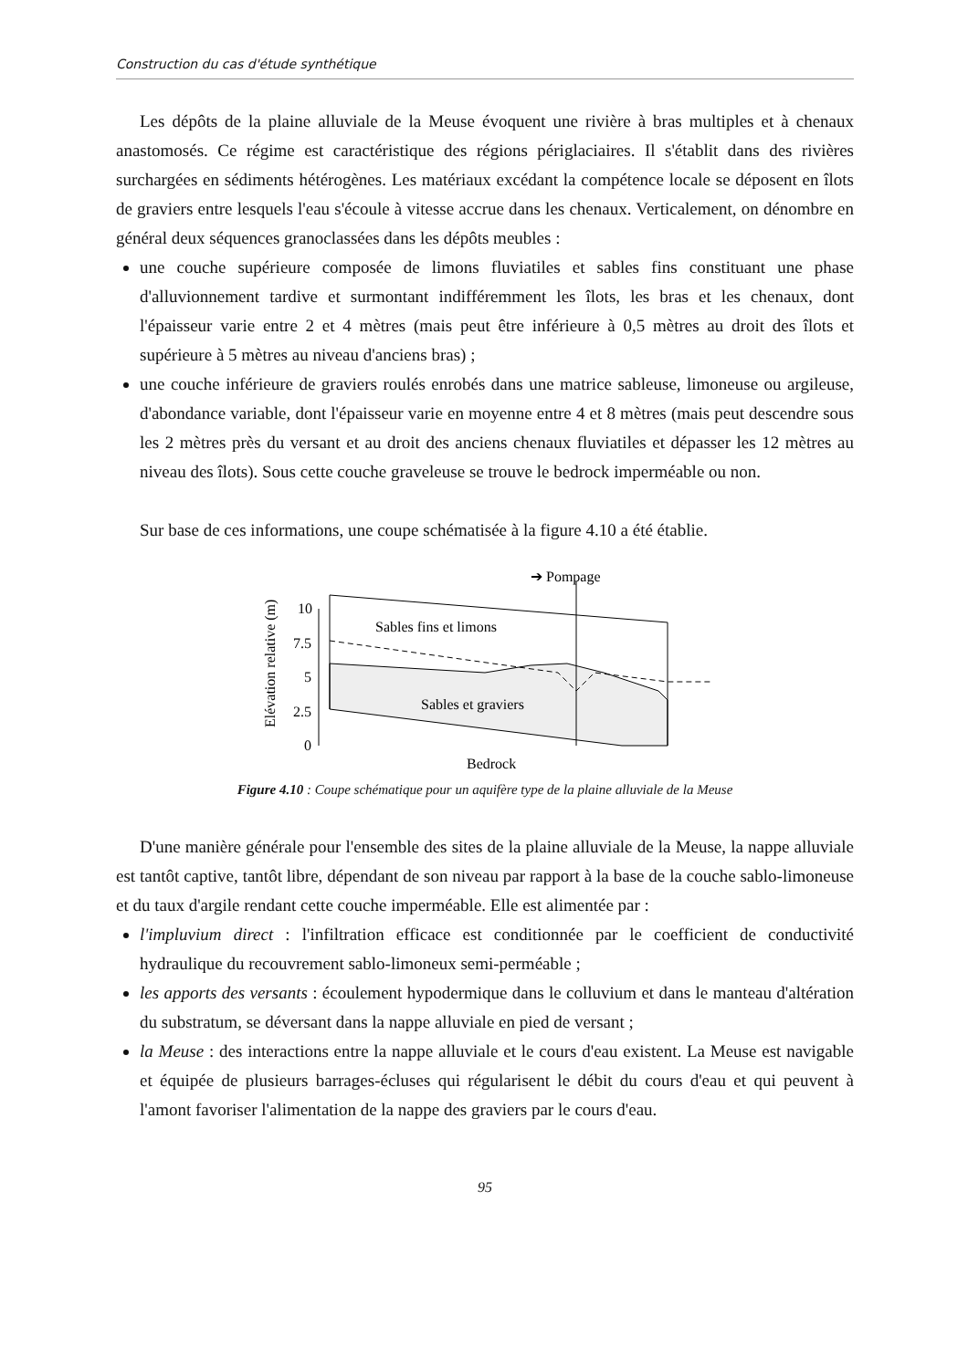Construction du cas d'étude synthétique
Les dépôts de la plaine alluviale de la Meuse évoquent une rivière à bras multiples et à chenaux anastomosés. Ce régime est caractéristique des régions périglaciaires. Il s'établit dans des rivières surchargées en sédiments hétérogènes. Les matériaux excédant la compétence locale se déposent en îlots de graviers entre lesquels l'eau s'écoule à vitesse accrue dans les chenaux. Verticalement, on dénombre en général deux séquences granoclassées dans les dépôts meubles :
une couche supérieure composée de limons fluviatiles et sables fins constituant une phase d'alluvionnement tardive et surmontant indifféremment les îlots, les bras et les chenaux, dont l'épaisseur varie entre 2 et 4 mètres (mais peut être inférieure à 0,5 mètres au droit des îlots et supérieure à 5 mètres au niveau d'anciens bras) ;
une couche inférieure de graviers roulés enrobés dans une matrice sableuse, limoneuse ou argileuse, d'abondance variable, dont l'épaisseur varie en moyenne entre 4 et 8 mètres (mais peut descendre sous les 2 mètres près du versant et au droit des anciens chenaux fluviatiles et dépasser les 12 mètres au niveau des îlots). Sous cette couche graveleuse se trouve le bedrock imperméable ou non.
Sur base de ces informations, une coupe schématisée à la figure 4.10 a été établie.
Elévation relative (m)
10
7.5
5
2.5
0
Sables fins et limons
Sables et graviers
➔ Pompage
Bedrock
Figure 4.10 : Coupe schématique pour un aquifère type de la plaine alluviale de la Meuse
D'une manière générale pour l'ensemble des sites de la plaine alluviale de la Meuse, la nappe alluviale est tantôt captive, tantôt libre, dépendant de son niveau par rapport à la base de la couche sablo-limoneuse et du taux d'argile rendant cette couche imperméable. Elle est alimentée par :
l'impluvium direct : l'infiltration efficace est conditionnée par le coefficient de conductivité hydraulique du recouvrement sablo-limoneux semi-perméable ;
les apports des versants : écoulement hypodermique dans le colluvium et dans le manteau d'altération du substratum, se déversant dans la nappe alluviale en pied de versant ;
la Meuse : des interactions entre la nappe alluviale et le cours d'eau existent. La Meuse est navigable et équipée de plusieurs barrages-écluses qui régularisent le débit du cours d'eau et qui peuvent à l'amont favoriser l'alimentation de la nappe des graviers par le cours d'eau.
95